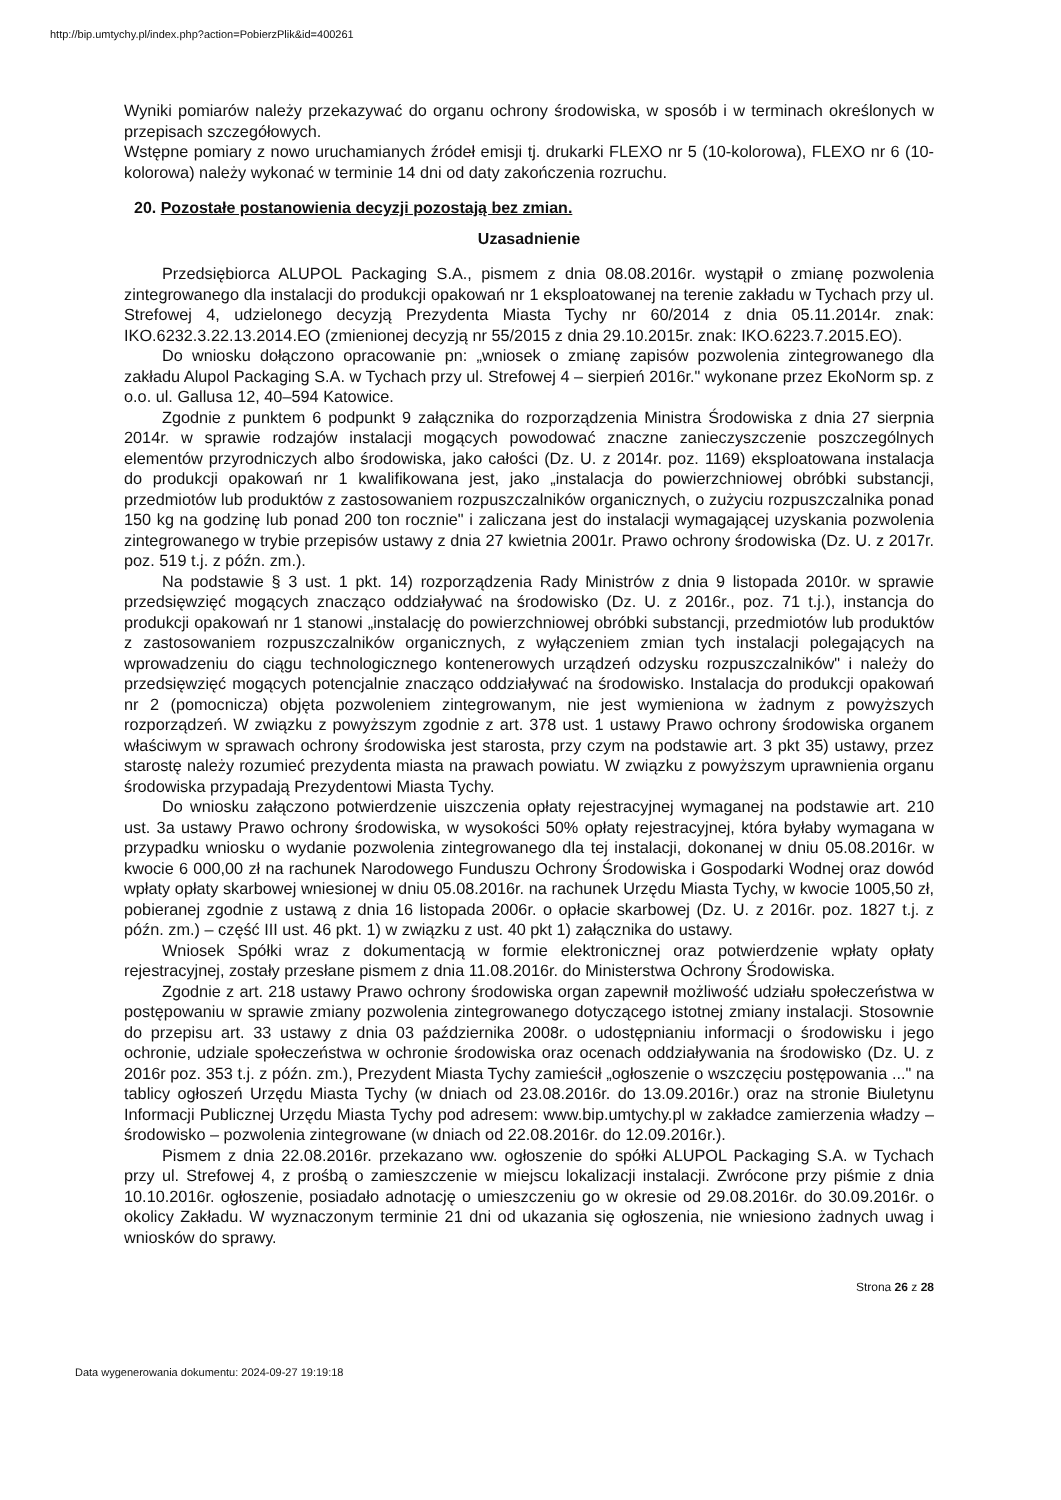http://bip.umtychy.pl/index.php?action=PobierzPlik&id=400261
Wyniki pomiarów należy przekazywać do organu ochrony środowiska, w sposób i w terminach określonych w przepisach szczegółowych.
Wstępne pomiary z nowo uruchamianych źródeł emisji tj. drukarki FLEXO nr 5 (10-kolorowa), FLEXO nr 6 (10-kolorowa) należy wykonać w terminie 14 dni od daty zakończenia rozruchu.
20. Pozostałe postanowienia decyzji pozostają bez zmian.
Uzasadnienie
Przedsiębiorca ALUPOL Packaging S.A., pismem z dnia 08.08.2016r. wystąpił o zmianę pozwolenia zintegrowanego dla instalacji do produkcji opakowań nr 1 eksploatowanej na terenie zakładu w Tychach przy ul. Strefowej 4, udzielonego decyzją Prezydenta Miasta Tychy nr 60/2014 z dnia 05.11.2014r. znak: IKO.6232.3.22.13.2014.EO (zmienionej decyzją nr 55/2015 z dnia 29.10.2015r. znak: IKO.6223.7.2015.EO).
Do wniosku dołączono opracowanie pn: „wniosek o zmianę zapisów pozwolenia zintegrowanego dla zakładu Alupol Packaging S.A. w Tychach przy ul. Strefowej 4 – sierpień 2016r." wykonane przez EkoNorm sp. z o.o. ul. Gallusa 12, 40–594 Katowice.
Zgodnie z punktem 6 podpunkt 9 załącznika do rozporządzenia Ministra Środowiska z dnia 27 sierpnia 2014r. w sprawie rodzajów instalacji mogących powodować znaczne zanieczyszczenie poszczególnych elementów przyrodniczych albo środowiska, jako całości (Dz. U. z 2014r. poz. 1169) eksploatowana instalacja do produkcji opakowań nr 1 kwalifikowana jest, jako „instalacja do powierzchniowej obróbki substancji, przedmiotów lub produktów z zastosowaniem rozpuszczalników organicznych, o zużyciu rozpuszczalnika ponad 150 kg na godzinę lub ponad 200 ton rocznie" i zaliczana jest do instalacji wymagającej uzyskania pozwolenia zintegrowanego w trybie przepisów ustawy z dnia 27 kwietnia 2001r. Prawo ochrony środowiska (Dz. U. z 2017r. poz. 519 t.j. z późn. zm.).
Na podstawie § 3 ust. 1 pkt. 14) rozporządzenia Rady Ministrów z dnia 9 listopada 2010r. w sprawie przedsięwzięć mogących znacząco oddziaływać na środowisko (Dz. U. z 2016r., poz. 71 t.j.), instancja do produkcji opakowań nr 1 stanowi „instalację do powierzchniowej obróbki substancji, przedmiotów lub produktów z zastosowaniem rozpuszczalników organicznych, z wyłączeniem zmian tych instalacji polegających na wprowadzeniu do ciągu technologicznego kontenerowych urządzeń odzysku rozpuszczalników" i należy do przedsięwzięć mogących potencjalnie znacząco oddziaływać na środowisko. Instalacja do produkcji opakowań nr 2 (pomocnicza) objęta pozwoleniem zintegrowanym, nie jest wymieniona w żadnym z powyższych rozporządzeń. W związku z powyższym zgodnie z art. 378 ust. 1 ustawy Prawo ochrony środowiska organem właściwym w sprawach ochrony środowiska jest starosta, przy czym na podstawie art. 3 pkt 35) ustawy, przez starostę należy rozumieć prezydenta miasta na prawach powiatu. W związku z powyższym uprawnienia organu środowiska przypadają Prezydentowi Miasta Tychy.
Do wniosku załączono potwierdzenie uiszczenia opłaty rejestracyjnej wymaganej na podstawie art. 210 ust. 3a ustawy Prawo ochrony środowiska, w wysokości 50% opłaty rejestracyjnej, która byłaby wymagana w przypadku wniosku o wydanie pozwolenia zintegrowanego dla tej instalacji, dokonanej w dniu 05.08.2016r. w kwocie 6 000,00 zł na rachunek Narodowego Funduszu Ochrony Środowiska i Gospodarki Wodnej oraz dowód wpłaty opłaty skarbowej wniesionej w dniu 05.08.2016r. na rachunek Urzędu Miasta Tychy, w kwocie 1005,50 zł, pobieranej zgodnie z ustawą z dnia 16 listopada 2006r. o opłacie skarbowej (Dz. U. z 2016r. poz. 1827 t.j. z późn. zm.) – część III ust. 46 pkt. 1) w związku z ust. 40 pkt 1) załącznika do ustawy.
Wniosek Spółki wraz z dokumentacją w formie elektronicznej oraz potwierdzenie wpłaty opłaty rejestracyjnej, zostały przesłane pismem z dnia 11.08.2016r. do Ministerstwa Ochrony Środowiska.
Zgodnie z art. 218 ustawy Prawo ochrony środowiska organ zapewnił możliwość udziału społeczeństwa w postępowaniu w sprawie zmiany pozwolenia zintegrowanego dotyczącego istotnej zmiany instalacji. Stosownie do przepisu art. 33 ustawy z dnia 03 października 2008r. o udostępnianiu informacji o środowisku i jego ochronie, udziale społeczeństwa w ochronie środowiska oraz ocenach oddziaływania na środowisko (Dz. U. z 2016r poz. 353 t.j. z późn. zm.), Prezydent Miasta Tychy zamieścił „ogłoszenie o wszczęciu postępowania ..." na tablicy ogłoszeń Urzędu Miasta Tychy (w dniach od 23.08.2016r. do 13.09.2016r.) oraz na stronie Biuletynu Informacji Publicznej Urzędu Miasta Tychy pod adresem: www.bip.umtychy.pl w zakładce zamierzenia władzy – środowisko – pozwolenia zintegrowane (w dniach od 22.08.2016r. do 12.09.2016r.).
Pismem z dnia 22.08.2016r. przekazano ww. ogłoszenie do spółki ALUPOL Packaging S.A. w Tychach przy ul. Strefowej 4, z prośbą o zamieszczenie w miejscu lokalizacji instalacji. Zwrócone przy piśmie z dnia 10.10.2016r. ogłoszenie, posiadało adnotację o umieszczeniu go w okresie od 29.08.2016r. do 30.09.2016r. o okolicy Zakładu. W wyznaczonym terminie 21 dni od ukazania się ogłoszenia, nie wniesiono żadnych uwag i wniosków do sprawy.
Strona 26 z 28
Data wygenerowania dokumentu: 2024-09-27 19:19:18